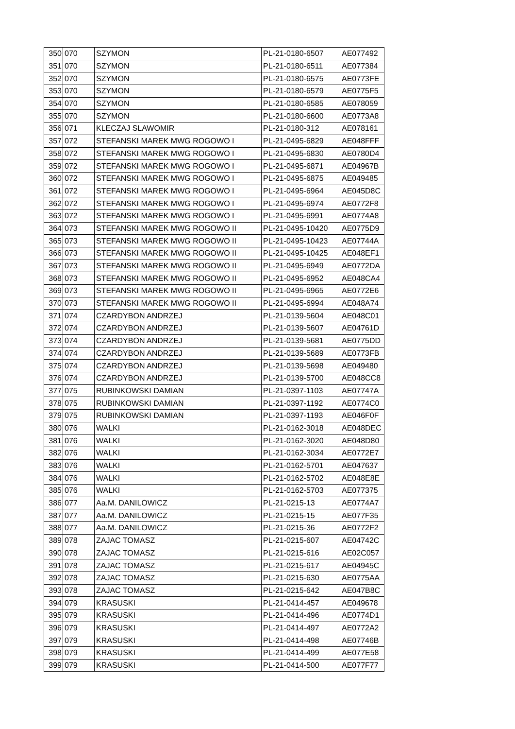| 350 | 070 | SZYMON | PL-21-0180-6507 | AE077492 |
| 351 | 070 | SZYMON | PL-21-0180-6511 | AE077384 |
| 352 | 070 | SZYMON | PL-21-0180-6575 | AE0773FE |
| 353 | 070 | SZYMON | PL-21-0180-6579 | AE0775F5 |
| 354 | 070 | SZYMON | PL-21-0180-6585 | AE078059 |
| 355 | 070 | SZYMON | PL-21-0180-6600 | AE0773A8 |
| 356 | 071 | KLECZAJ SLAWOMIR | PL-21-0180-312 | AE078161 |
| 357 | 072 | STEFANSKI MAREK MWG ROGOWO I | PL-21-0495-6829 | AE048FFF |
| 358 | 072 | STEFANSKI MAREK MWG ROGOWO I | PL-21-0495-6830 | AE0780D4 |
| 359 | 072 | STEFANSKI MAREK MWG ROGOWO I | PL-21-0495-6871 | AE04967B |
| 360 | 072 | STEFANSKI MAREK MWG ROGOWO I | PL-21-0495-6875 | AE049485 |
| 361 | 072 | STEFANSKI MAREK MWG ROGOWO I | PL-21-0495-6964 | AE045D8C |
| 362 | 072 | STEFANSKI MAREK MWG ROGOWO I | PL-21-0495-6974 | AE0772F8 |
| 363 | 072 | STEFANSKI MAREK MWG ROGOWO I | PL-21-0495-6991 | AE0774A8 |
| 364 | 073 | STEFANSKI MAREK MWG ROGOWO II | PL-21-0495-10420 | AE0775D9 |
| 365 | 073 | STEFANSKI MAREK MWG ROGOWO II | PL-21-0495-10423 | AE07744A |
| 366 | 073 | STEFANSKI MAREK MWG ROGOWO II | PL-21-0495-10425 | AE048EF1 |
| 367 | 073 | STEFANSKI MAREK MWG ROGOWO II | PL-21-0495-6949 | AE0772DA |
| 368 | 073 | STEFANSKI MAREK MWG ROGOWO II | PL-21-0495-6952 | AE048CA4 |
| 369 | 073 | STEFANSKI MAREK MWG ROGOWO II | PL-21-0495-6965 | AE0772E6 |
| 370 | 073 | STEFANSKI MAREK MWG ROGOWO II | PL-21-0495-6994 | AE048A74 |
| 371 | 074 | CZARDYBON ANDRZEJ | PL-21-0139-5604 | AE048C01 |
| 372 | 074 | CZARDYBON ANDRZEJ | PL-21-0139-5607 | AE04761D |
| 373 | 074 | CZARDYBON ANDRZEJ | PL-21-0139-5681 | AE0775DD |
| 374 | 074 | CZARDYBON ANDRZEJ | PL-21-0139-5689 | AE0773FB |
| 375 | 074 | CZARDYBON ANDRZEJ | PL-21-0139-5698 | AE049480 |
| 376 | 074 | CZARDYBON ANDRZEJ | PL-21-0139-5700 | AE048CC8 |
| 377 | 075 | RUBINKOWSKI DAMIAN | PL-21-0397-1103 | AE07747A |
| 378 | 075 | RUBINKOWSKI DAMIAN | PL-21-0397-1192 | AE0774C0 |
| 379 | 075 | RUBINKOWSKI DAMIAN | PL-21-0397-1193 | AE046F0F |
| 380 | 076 | WALKI | PL-21-0162-3018 | AE048DEC |
| 381 | 076 | WALKI | PL-21-0162-3020 | AE048D80 |
| 382 | 076 | WALKI | PL-21-0162-3034 | AE0772E7 |
| 383 | 076 | WALKI | PL-21-0162-5701 | AE047637 |
| 384 | 076 | WALKI | PL-21-0162-5702 | AE048E8E |
| 385 | 076 | WALKI | PL-21-0162-5703 | AE077375 |
| 386 | 077 | Aa.M. DANILOWICZ | PL-21-0215-13 | AE0774A7 |
| 387 | 077 | Aa.M. DANILOWICZ | PL-21-0215-15 | AE077F35 |
| 388 | 077 | Aa.M. DANILOWICZ | PL-21-0215-36 | AE0772F2 |
| 389 | 078 | ZAJAC TOMASZ | PL-21-0215-607 | AE04742C |
| 390 | 078 | ZAJAC TOMASZ | PL-21-0215-616 | AE02C057 |
| 391 | 078 | ZAJAC TOMASZ | PL-21-0215-617 | AE04945C |
| 392 | 078 | ZAJAC TOMASZ | PL-21-0215-630 | AE0775AA |
| 393 | 078 | ZAJAC TOMASZ | PL-21-0215-642 | AE047B8C |
| 394 | 079 | KRASUSKI | PL-21-0414-457 | AE049678 |
| 395 | 079 | KRASUSKI | PL-21-0414-496 | AE0774D1 |
| 396 | 079 | KRASUSKI | PL-21-0414-497 | AE0772A2 |
| 397 | 079 | KRASUSKI | PL-21-0414-498 | AE07746B |
| 398 | 079 | KRASUSKI | PL-21-0414-499 | AE077E58 |
| 399 | 079 | KRASUSKI | PL-21-0414-500 | AE077F77 |